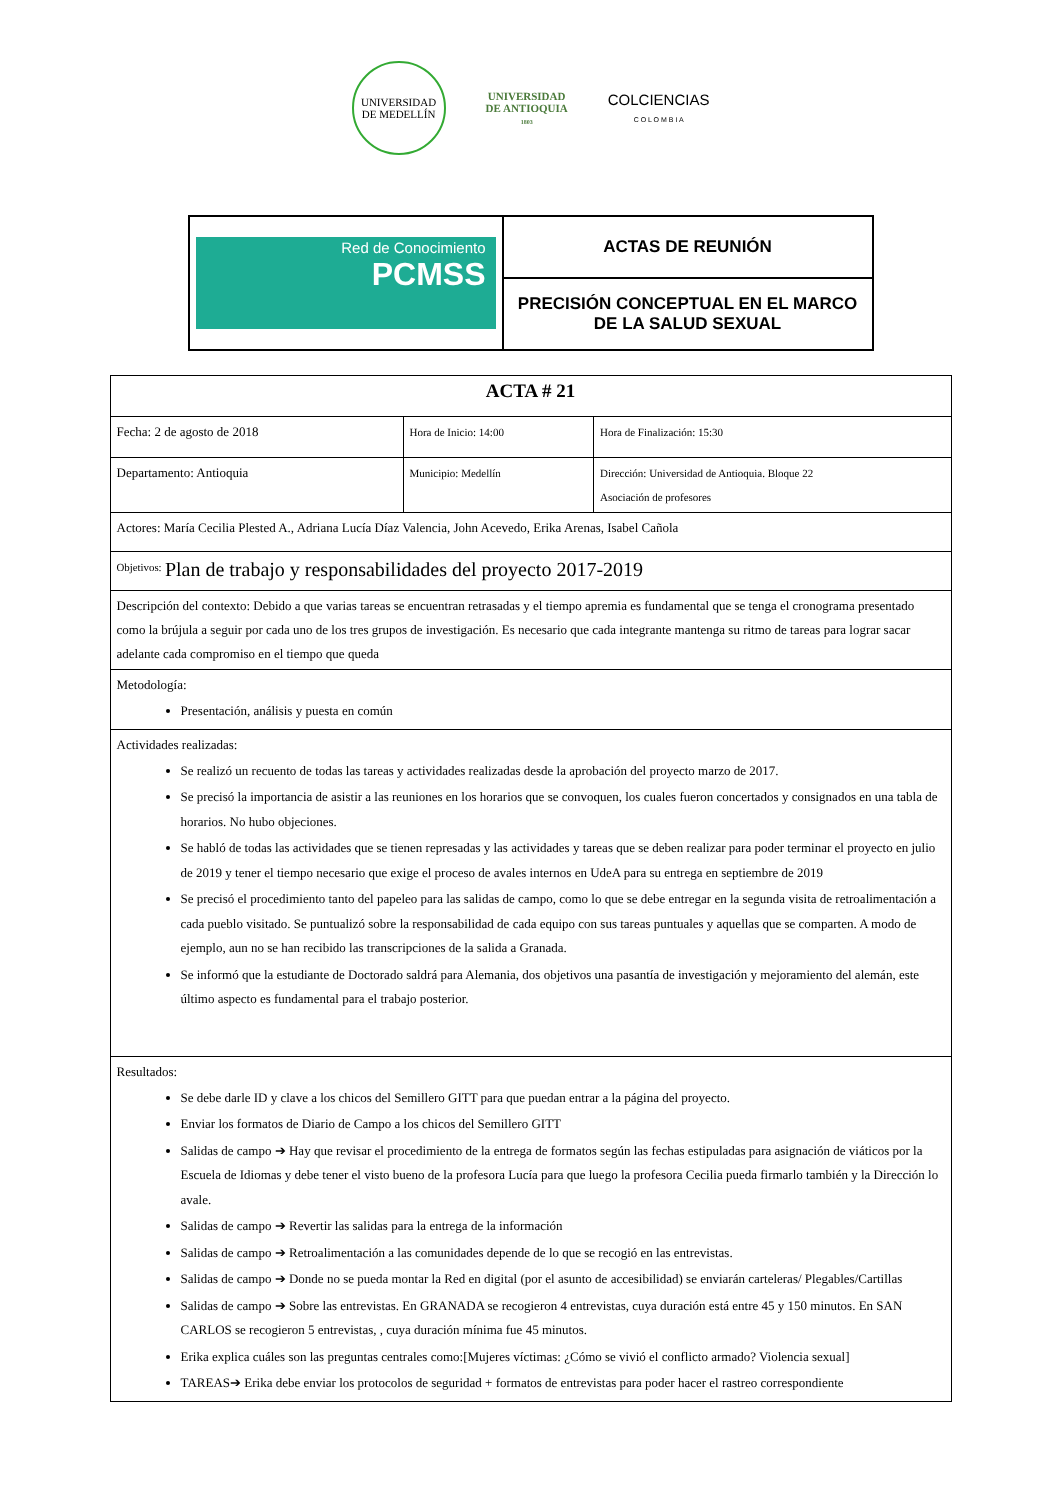UNIVERSIDAD DE MEDELLÍN
UNIVERSIDAD
DE ANTIOQUIA
1803
COLCIENCIAS
C O L O M B I A
| Red de Conocimiento PCMSS | ACTAS DE REUNIÓN |
| | PRECISIÓN CONCEPTUAL EN EL MARCO DE LA SALUD SEXUAL |
| ACTA # 21 | | |
| Fecha: 2 de agosto de 2018 | Hora de Inicio: 14:00 | Hora de Finalización: 15:30 |
| Departamento: Antioquia | Municipio: Medellín | Dirección: Universidad de Antioquia. Bloque 22 Asociación de profesores |
| Actores: María Cecilia Plested A., Adriana Lucía Díaz Valencia, John Acevedo, Erika Arenas, Isabel Cañola | | |
| <sup>Objetivos:</sup> Plan de trabajo y responsabilidades del proyecto 2017-2019 | | |
| Descripción del contexto: Debido a que varias tareas se encuentran retrasadas y el tiempo apremia es fundamental que se tenga el cronograma presentado como la brújula a seguir por cada uno de los tres grupos de investigación. Es necesario que cada integrante mantenga su ritmo de tareas para lograr sacar adelante cada compromiso en el tiempo que queda | | |
| Metodología: Presentación, análisis y puesta en común | | |
| Actividades realizadas: Se realizó un recuento de todas las tareas y actividades realizadas desde la aprobación del proyecto marzo de 2017. Se precisó la importancia de asistir a las reuniones en los horarios que se convoquen, los cuales fueron concertados y consignados en una tabla de horarios. No hubo objeciones. Se habló de todas las actividades que se tienen represadas y las actividades y tareas que se deben realizar para poder terminar el proyecto en julio de 2019 y tener el tiempo necesario que exige el proceso de avales internos en UdeA para su entrega en septiembre de 2019 Se precisó el procedimiento tanto del papeleo para las salidas de campo, como lo que se debe entregar en la segunda visita de retroalimentación a cada pueblo visitado. Se puntualizó sobre la responsabilidad de cada equipo con sus tareas puntuales y aquellas que se comparten. A modo de ejemplo, aun no se han recibido las transcripciones de la salida a Granada. Se informó que la estudiante de Doctorado saldrá para Alemania, dos objetivos una pasantía de investigación y mejoramiento del alemán, este último aspecto es fundamental para el trabajo posterior. | | |
| Resultados: Se debe darle ID y clave a los chicos del Semillero GITT para que puedan entrar a la página del proyecto. Enviar los formatos de Diario de Campo a los chicos del Semillero GITT Salidas de campo ➔ Hay que revisar el procedimiento de la entrega de formatos según las fechas estipuladas para asignación de viáticos por la Escuela de Idiomas y debe tener el visto bueno de la profesora Lucía para que luego la profesora Cecilia pueda firmarlo también y la Dirección lo avale. Salidas de campo ➔ Revertir las salidas para la entrega de la información Salidas de campo ➔ Retroalimentación a las comunidades depende de lo que se recogió en las entrevistas. Salidas de campo ➔ Donde no se pueda montar la Red en digital (por el asunto de accesibilidad) se enviarán carteleras/ Plegables/Cartillas Salidas de campo ➔ Sobre las entrevistas. En GRANADA se recogieron 4 entrevistas, cuya duración está entre 45 y 150 minutos. En SAN CARLOS se recogieron 5 entrevistas, , cuya duración mínima fue 45 minutos. Erika explica cuáles son las preguntas centrales como:[Mujeres víctimas: ¿Cómo se vivió el conflicto armado? Violencia sexual] TAREAS➔ Erika debe enviar los protocolos de seguridad + formatos de entrevistas para poder hacer el rastreo correspondiente | | |